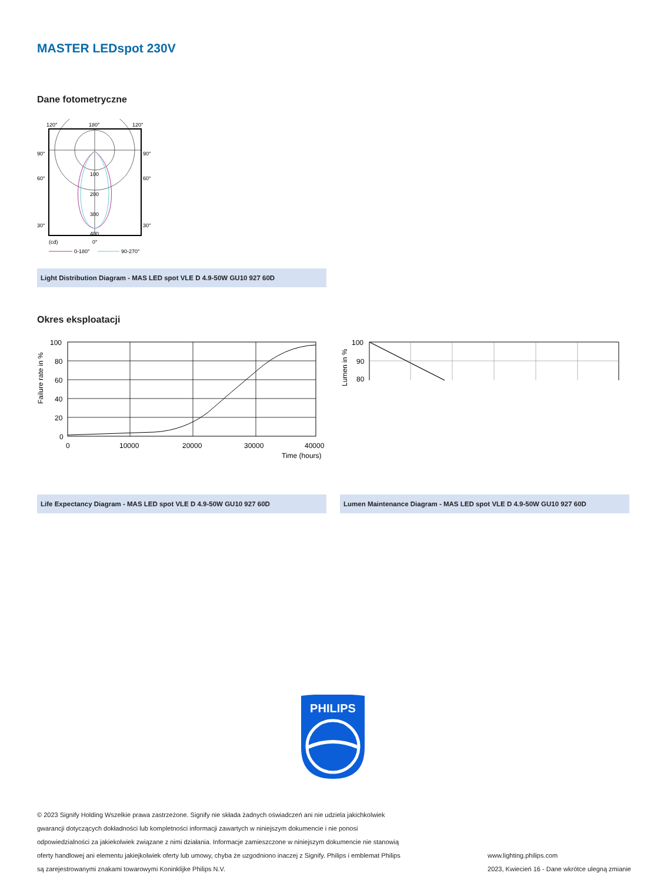MASTER LEDspot 230V
Dane fotometryczne
120°
180°
120°
90°
90°
60°
60°
30°
30°
100
200
300
400
(cd)
0°
0-180°
90-270°
Light Distribution Diagram - MAS LED spot VLE D 4.9-50W GU10 927 60D
Okres eksploatacji
Failure rate in %
100
80
60
40
20
0
0
10000
20000
30000
40000
Time (hours)
Life Expectancy Diagram - MAS LED spot VLE D 4.9-50W GU10 927 60D
Lumen in %
100
90
80
Lumen Maintenance Diagram - MAS LED spot VLE D 4.9-50W GU10 927 60D
PHILIPS
© 2023 Signify Holding Wszelkie prawa zastrzeżone. Signify nie składa żadnych oświadczeń ani nie udziela jakichkolwiek gwarancji dotyczących dokładności lub kompletności informacji zawartych w niniejszym dokumencie i nie ponosi odpowiedzialności za jakiekolwiek związane z nimi działania. Informacje zamieszczone w niniejszym dokumencie nie stanowią oferty handlowej ani elementu jakiejkolwiek oferty lub umowy, chyba że uzgodniono inaczej z Signify. Philips i emblemat Philips są zarejestrowanymi znakami towarowymi Koninklijke Philips N.V.
www.lighting.philips.com
2023, Kwiecień 16 - Dane wkrótce ulegną zmianie